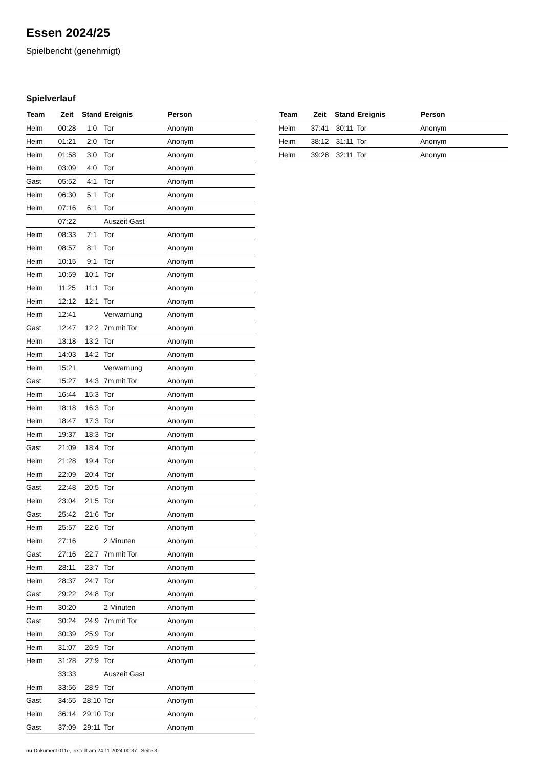Essen 2024/25
Spielbericht (genehmigt)
Spielverlauf
| Team | Zeit | Stand | Ereignis | Person |
| --- | --- | --- | --- | --- |
| Heim | 00:28 | 1:0 | Tor | Anonym |
| Heim | 01:21 | 2:0 | Tor | Anonym |
| Heim | 01:58 | 3:0 | Tor | Anonym |
| Heim | 03:09 | 4:0 | Tor | Anonym |
| Gast | 05:52 | 4:1 | Tor | Anonym |
| Heim | 06:30 | 5:1 | Tor | Anonym |
| Heim | 07:16 | 6:1 | Tor | Anonym |
| | 07:22 | | Auszeit Gast | |
| Heim | 08:33 | 7:1 | Tor | Anonym |
| Heim | 08:57 | 8:1 | Tor | Anonym |
| Heim | 10:15 | 9:1 | Tor | Anonym |
| Heim | 10:59 | 10:1 | Tor | Anonym |
| Heim | 11:25 | 11:1 | Tor | Anonym |
| Heim | 12:12 | 12:1 | Tor | Anonym |
| Heim | 12:41 | | Verwarnung | Anonym |
| Gast | 12:47 | 12:2 | 7m mit Tor | Anonym |
| Heim | 13:18 | 13:2 | Tor | Anonym |
| Heim | 14:03 | 14:2 | Tor | Anonym |
| Heim | 15:21 | | Verwarnung | Anonym |
| Gast | 15:27 | 14:3 | 7m mit Tor | Anonym |
| Heim | 16:44 | 15:3 | Tor | Anonym |
| Heim | 18:18 | 16:3 | Tor | Anonym |
| Heim | 18:47 | 17:3 | Tor | Anonym |
| Heim | 19:37 | 18:3 | Tor | Anonym |
| Gast | 21:09 | 18:4 | Tor | Anonym |
| Heim | 21:28 | 19:4 | Tor | Anonym |
| Heim | 22:09 | 20:4 | Tor | Anonym |
| Gast | 22:48 | 20:5 | Tor | Anonym |
| Heim | 23:04 | 21:5 | Tor | Anonym |
| Gast | 25:42 | 21:6 | Tor | Anonym |
| Heim | 25:57 | 22:6 | Tor | Anonym |
| Heim | 27:16 | | 2 Minuten | Anonym |
| Gast | 27:16 | 22:7 | 7m mit Tor | Anonym |
| Heim | 28:11 | 23:7 | Tor | Anonym |
| Heim | 28:37 | 24:7 | Tor | Anonym |
| Gast | 29:22 | 24:8 | Tor | Anonym |
| Heim | 30:20 | | 2 Minuten | Anonym |
| Gast | 30:24 | 24:9 | 7m mit Tor | Anonym |
| Heim | 30:39 | 25:9 | Tor | Anonym |
| Heim | 31:07 | 26:9 | Tor | Anonym |
| Heim | 31:28 | 27:9 | Tor | Anonym |
| | 33:33 | | Auszeit Gast | |
| Heim | 33:56 | 28:9 | Tor | Anonym |
| Gast | 34:55 | 28:10 | Tor | Anonym |
| Heim | 36:14 | 29:10 | Tor | Anonym |
| Gast | 37:09 | 29:11 | Tor | Anonym |
| Team | Zeit | Stand | Ereignis | Person |
| --- | --- | --- | --- | --- |
| Heim | 37:41 | 30:11 | Tor | Anonym |
| Heim | 38:12 | 31:11 | Tor | Anonym |
| Heim | 39:28 | 32:11 | Tor | Anonym |
nu.Dokument 011e, erstellt am 24.11.2024 00:37 | Seite 3